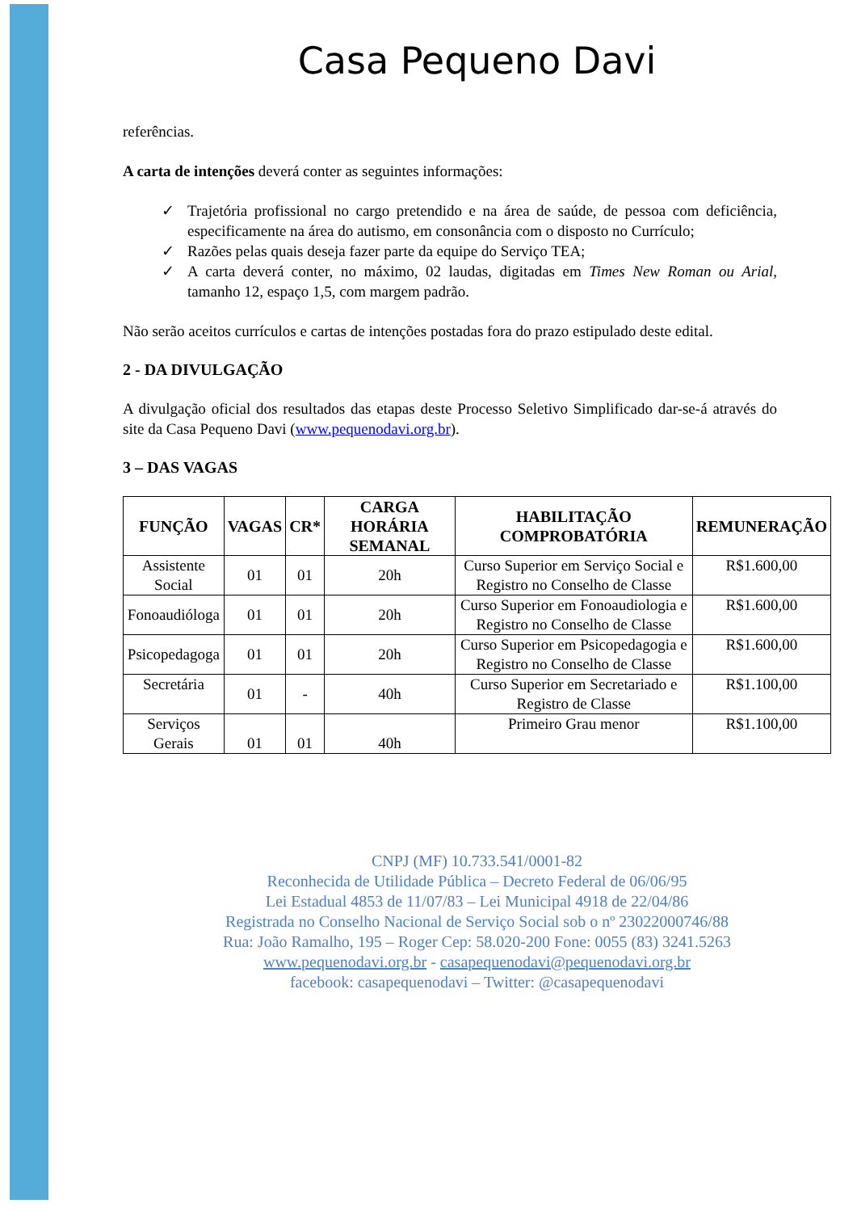Casa Pequeno Davi
referências.
A carta de intenções deverá conter as seguintes informações:
✓ Trajetória profissional no cargo pretendido e na área de saúde, de pessoa com deficiência, especificamente na área do autismo, em consonância com o disposto no Currículo;
✓ Razões pelas quais deseja fazer parte da equipe do Serviço TEA;
✓ A carta deverá conter, no máximo, 02 laudas, digitadas em Times New Roman ou Arial, tamanho 12, espaço 1,5, com margem padrão.
Não serão aceitos currículos e cartas de intenções postadas fora do prazo estipulado deste edital.
2 - DA DIVULGAÇÃO
A divulgação oficial dos resultados das etapas deste Processo Seletivo Simplificado dar-se-á através do site da Casa Pequeno Davi (www.pequenodavi.org.br).
3 – DAS VAGAS
| FUNÇÃO | VAGAS | CR* | CARGA HORÁRIA SEMANAL | HABILITAÇÃO COMPROBATÓRIA | REMUNERAÇÃO |
| --- | --- | --- | --- | --- | --- |
| Assistente Social | 01 | 01 | 20h | Curso Superior em Serviço Social e Registro no Conselho de Classe | R$1.600,00 |
| Fonoaudióloga | 01 | 01 | 20h | Curso Superior em Fonoaudiologia e Registro no Conselho de Classe | R$1.600,00 |
| Psicopedagoga | 01 | 01 | 20h | Curso Superior em Psicopedagogia e Registro no Conselho de Classe | R$1.600,00 |
| Secretária | 01 | - | 40h | Curso Superior em Secretariado e Registro de Classe | R$1.100,00 |
| Serviços Gerais | 01 | 01 | 40h | Primeiro Grau menor | R$1.100,00 |
CNPJ (MF) 10.733.541/0001-82
Reconhecida de Utilidade Pública – Decreto Federal de 06/06/95
Lei Estadual 4853 de 11/07/83 – Lei Municipal 4918 de 22/04/86
Registrada no Conselho Nacional de Serviço Social sob o nº 23022000746/88
Rua: João Ramalho, 195 – Roger Cep: 58.020-200 Fone: 0055 (83) 3241.5263
www.pequenodavi.org.br - casapequenodavi@pequenodavi.org.br
facebook: casapequenodavi – Twitter: @casapequenodavi